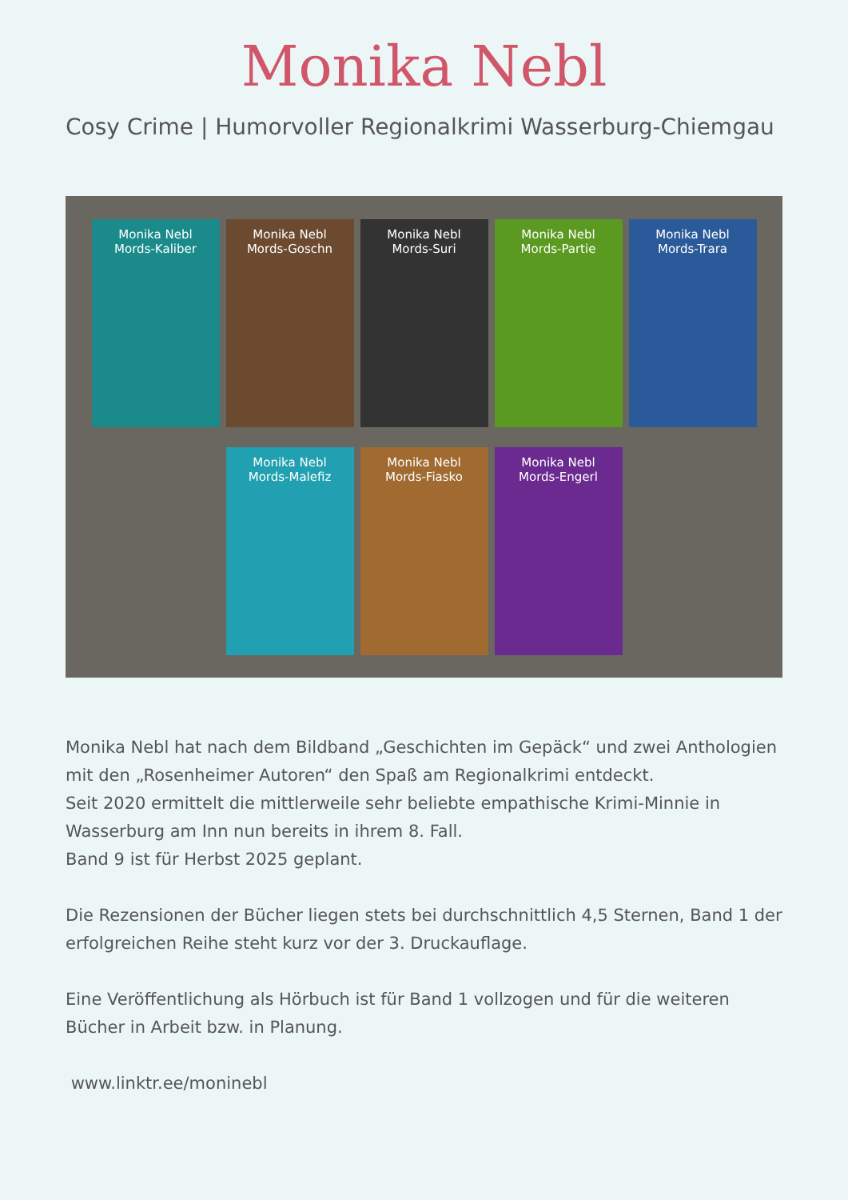Monika Nebl
Cosy Crime | Humorvoller Regionalkrimi Wasserburg-Chiemgau
Monika Nebl
Mords-Kaliber
Monika Nebl
Mords-Goschn
Monika Nebl
Mords-Suri
Monika Nebl
Mords-Partie
Monika Nebl
Mords-Trara
Monika Nebl
Mords-Malefiz
Monika Nebl
Mords-Fiasko
Monika Nebl
Mords-Engerl
Monika Nebl hat nach dem Bildband „Geschichten im Gepäck“ und zwei Anthologien mit den „Rosenheimer Autoren“ den Spaß am Regionalkrimi entdeckt.
Seit 2020 ermittelt die mittlerweile sehr beliebte empathische Krimi-Minnie in Wasserburg am Inn nun bereits in ihrem 8. Fall.
Band 9 ist für Herbst 2025 geplant.
Die Rezensionen der Bücher liegen stets bei durchschnittlich 4,5 Sternen, Band 1 der erfolgreichen Reihe steht kurz vor der 3. Druckauflage.
Eine Veröffentlichung als Hörbuch ist für Band 1 vollzogen und für die weiteren Bücher in Arbeit bzw. in Planung.
www.linktr.ee/moninebl